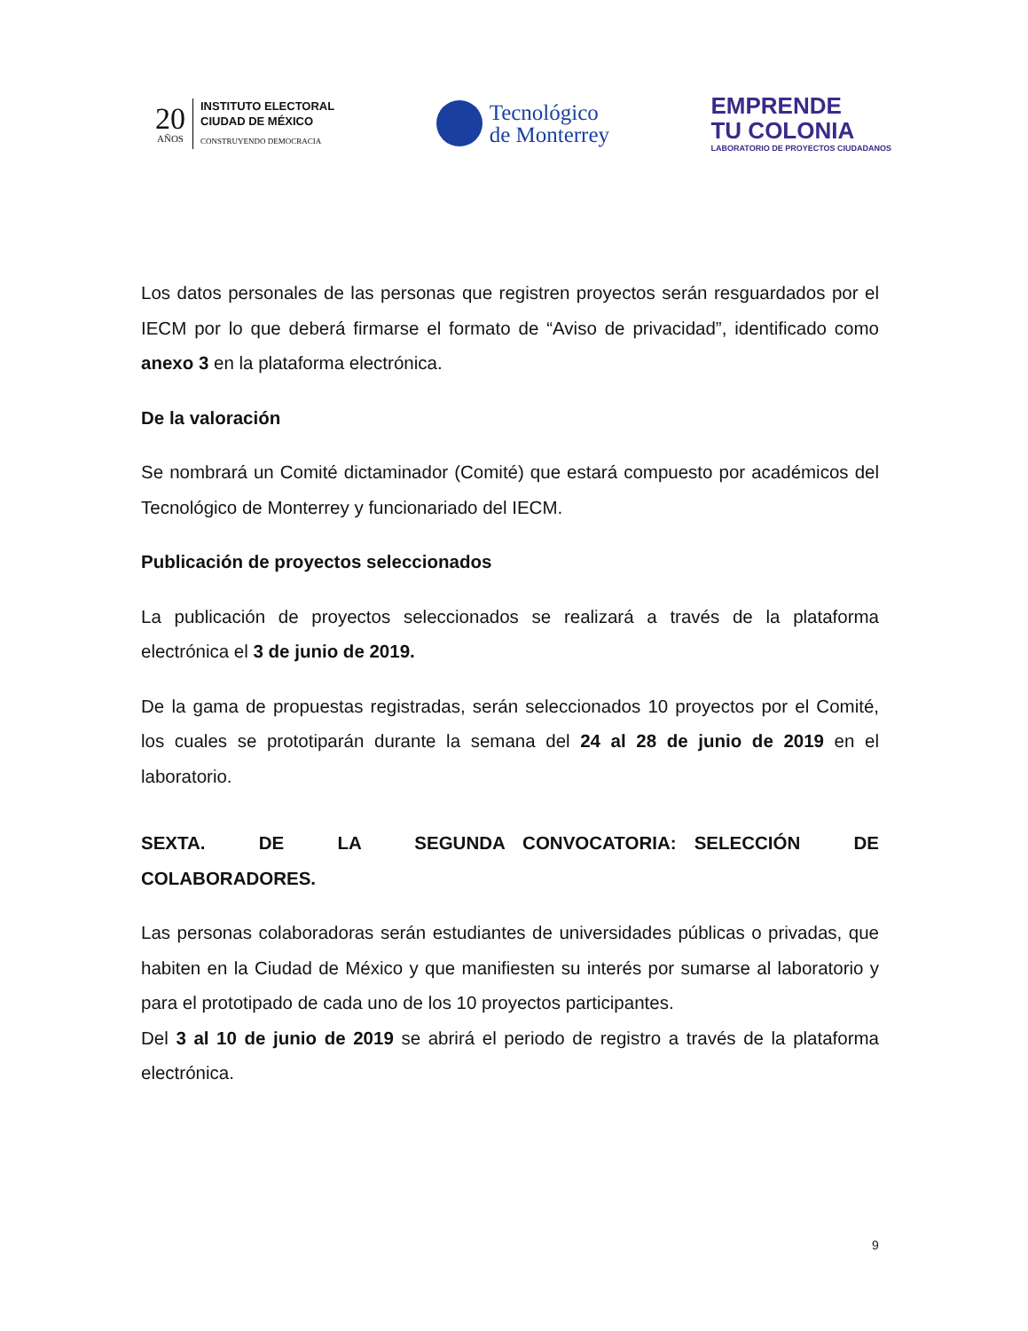20
AÑOS
INSTITUTO ELECTORAL
CIUDAD DE MÉXICO
CONSTRUYENDO DEMOCRACIA
Tecnológico
de Monterrey
EMPRENDE
TU COLONIA
LABORATORIO DE PROYECTOS CIUDADANOS
Los datos personales de las personas que registren proyectos serán resguardados por el IECM por lo que deberá firmarse el formato de “Aviso de privacidad”, identificado como anexo 3 en la plataforma electrónica.
De la valoración
Se nombrará un Comité dictaminador (Comité) que estará compuesto por académicos del Tecnológico de Monterrey y funcionariado del IECM.
Publicación de proyectos seleccionados
La publicación de proyectos seleccionados se realizará a través de la plataforma electrónica el 3 de junio de 2019.
De la gama de propuestas registradas, serán seleccionados 10 proyectos por el Comité, los cuales se prototiparán durante la semana del 24 al 28 de junio de 2019 en el laboratorio.
SEXTA. DE LA SEGUNDA CONVOCATORIA: SELECCIÓN DE COLABORADORES.
Las personas colaboradoras serán estudiantes de universidades públicas o privadas, que habiten en la Ciudad de México y que manifiesten su interés por sumarse al laboratorio y para el prototipado de cada uno de los 10 proyectos participantes.
Del 3 al 10 de junio de 2019 se abrirá el periodo de registro a través de la plataforma electrónica.
9